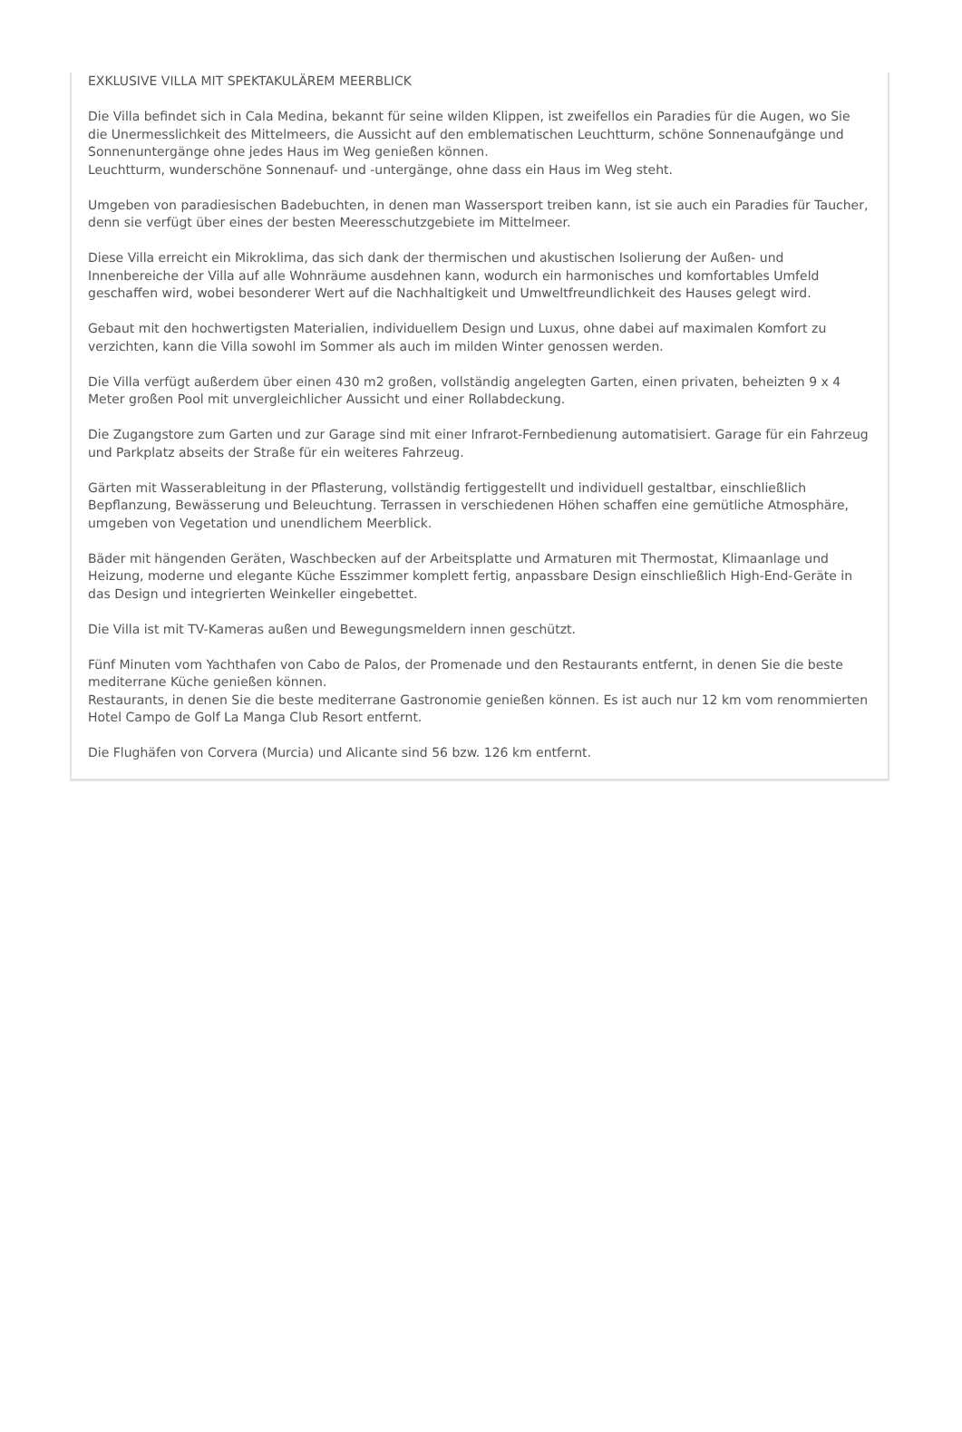EXKLUSIVE VILLA MIT SPEKTAKULÄREM MEERBLICK
Die Villa befindet sich in Cala Medina, bekannt für seine wilden Klippen, ist zweifellos ein Paradies für die Augen, wo Sie die Unermesslichkeit des Mittelmeers, die Aussicht auf den emblematischen Leuchtturm, schöne Sonnenaufgänge und Sonnenuntergänge ohne jedes Haus im Weg genießen können.
Leuchtturm, wunderschöne Sonnenauf- und -untergänge, ohne dass ein Haus im Weg steht.
Umgeben von paradiesischen Badebuchten, in denen man Wassersport treiben kann, ist sie auch ein Paradies für Taucher, denn sie verfügt über eines der besten Meeresschutzgebiete im Mittelmeer.
Diese Villa erreicht ein Mikroklima, das sich dank der thermischen und akustischen Isolierung der Außen- und Innenbereiche der Villa auf alle Wohnräume ausdehnen kann, wodurch ein harmonisches und komfortables Umfeld geschaffen wird, wobei besonderer Wert auf die Nachhaltigkeit und Umweltfreundlichkeit des Hauses gelegt wird.
Gebaut mit den hochwertigsten Materialien, individuellem Design und Luxus, ohne dabei auf maximalen Komfort zu verzichten, kann die Villa sowohl im Sommer als auch im milden Winter genossen werden.
Die Villa verfügt außerdem über einen 430 m2 großen, vollständig angelegten Garten, einen privaten, beheizten 9 x 4 Meter großen Pool mit unvergleichlicher Aussicht und einer Rollabdeckung.
Die Zugangstore zum Garten und zur Garage sind mit einer Infrarot-Fernbedienung automatisiert. Garage für ein Fahrzeug und Parkplatz abseits der Straße für ein weiteres Fahrzeug.
Gärten mit Wasserableitung in der Pflasterung, vollständig fertiggestellt und individuell gestaltbar, einschließlich Bepflanzung, Bewässerung und Beleuchtung. Terrassen in verschiedenen Höhen schaffen eine gemütliche Atmosphäre, umgeben von Vegetation und unendlichem Meerblick.
Bäder mit hängenden Geräten, Waschbecken auf der Arbeitsplatte und Armaturen mit Thermostat, Klimaanlage und Heizung, moderne und elegante Küche Esszimmer komplett fertig, anpassbare Design einschließlich High-End-Geräte in das Design und integrierten Weinkeller eingebettet.
Die Villa ist mit TV-Kameras außen und Bewegungsmeldern innen geschützt.
Fünf Minuten vom Yachthafen von Cabo de Palos, der Promenade und den Restaurants entfernt, in denen Sie die beste mediterrane Küche genießen können.
Restaurants, in denen Sie die beste mediterrane Gastronomie genießen können. Es ist auch nur 12 km vom renommierten Hotel Campo de Golf La Manga Club Resort entfernt.
Die Flughäfen von Corvera (Murcia) und Alicante sind 56 bzw. 126 km entfernt.